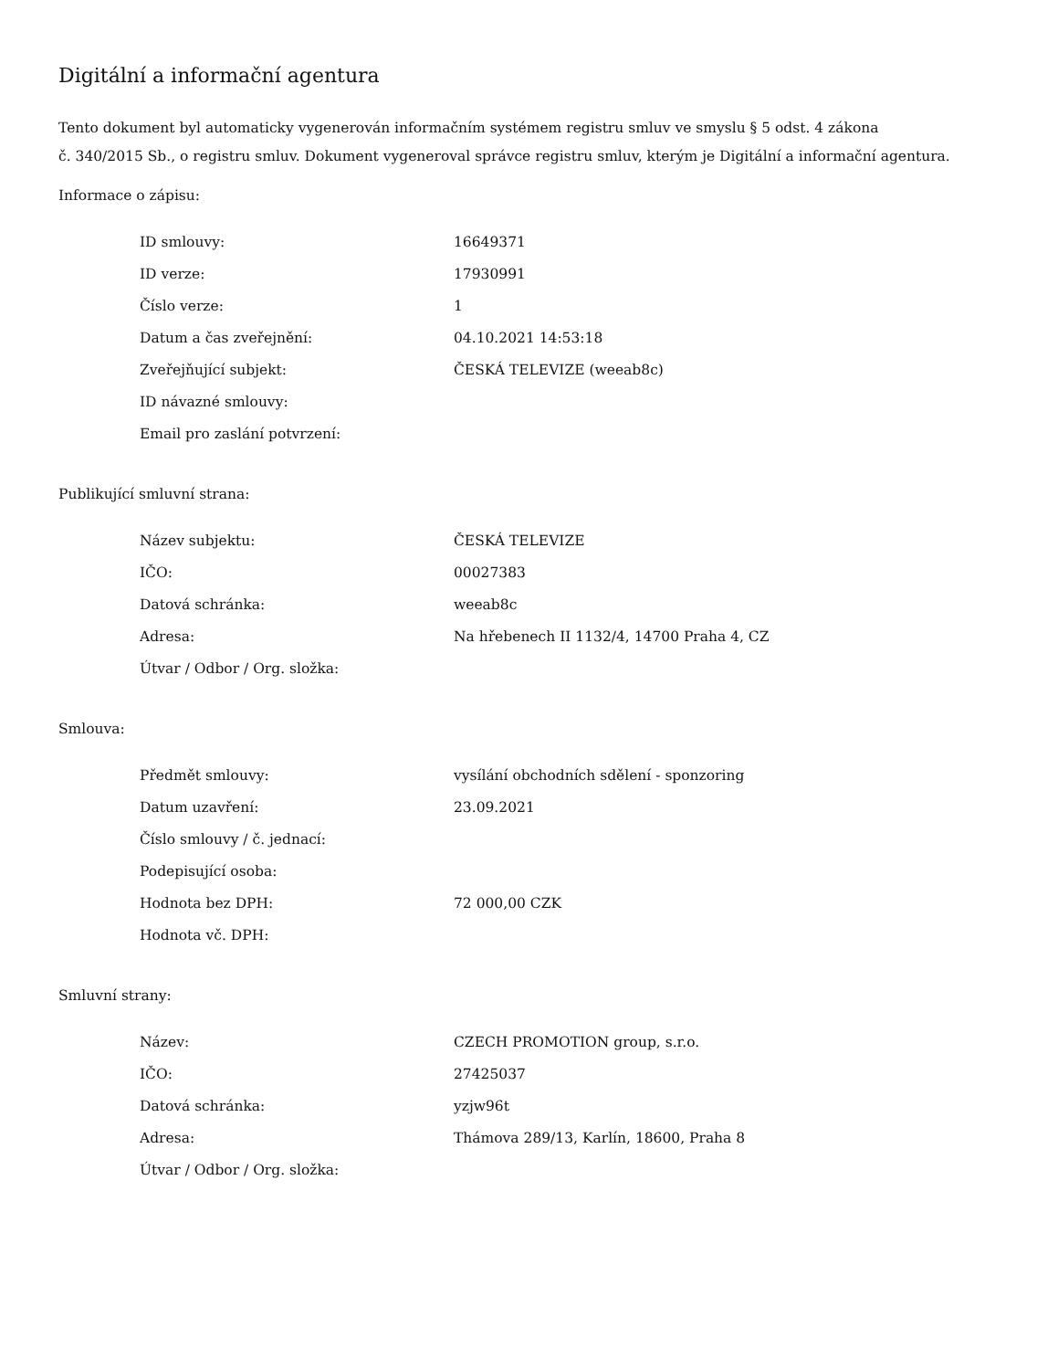Digitální a informační agentura
Tento dokument byl automaticky vygenerován informačním systémem registru smluv ve smyslu § 5 odst. 4 zákona
č. 340/2015 Sb., o registru smluv. Dokument vygeneroval správce registru smluv, kterým je Digitální a informační agentura.
Informace o zápisu:
| ID smlouvy: | 16649371 |
| ID verze: | 17930991 |
| Číslo verze: | 1 |
| Datum a čas zveřejnění: | 04.10.2021 14:53:18 |
| Zveřejňující subjekt: | ČESKÁ TELEVIZE (weeab8c) |
| ID návazné smlouvy: | |
| Email pro zaslání potvrzení: | |
Publikující smluvní strana:
| Název subjektu: | ČESKÁ TELEVIZE |
| IČO: | 00027383 |
| Datová schránka: | weeab8c |
| Adresa: | Na hřebenech II 1132/4, 14700 Praha 4, CZ |
| Útvar / Odbor / Org. složka: | |
Smlouva:
| Předmět smlouvy: | vysílání obchodních sdělení - sponzoring |
| Datum uzavření: | 23.09.2021 |
| Číslo smlouvy / č. jednací: | |
| Podepisující osoba: | |
| Hodnota bez DPH: | 72 000,00 CZK |
| Hodnota vč. DPH: | |
Smluvní strany:
| Název: | CZECH PROMOTION group, s.r.o. |
| IČO: | 27425037 |
| Datová schránka: | yzjw96t |
| Adresa: | Thámova 289/13, Karlín, 18600, Praha 8 |
| Útvar / Odbor / Org. složka: | |